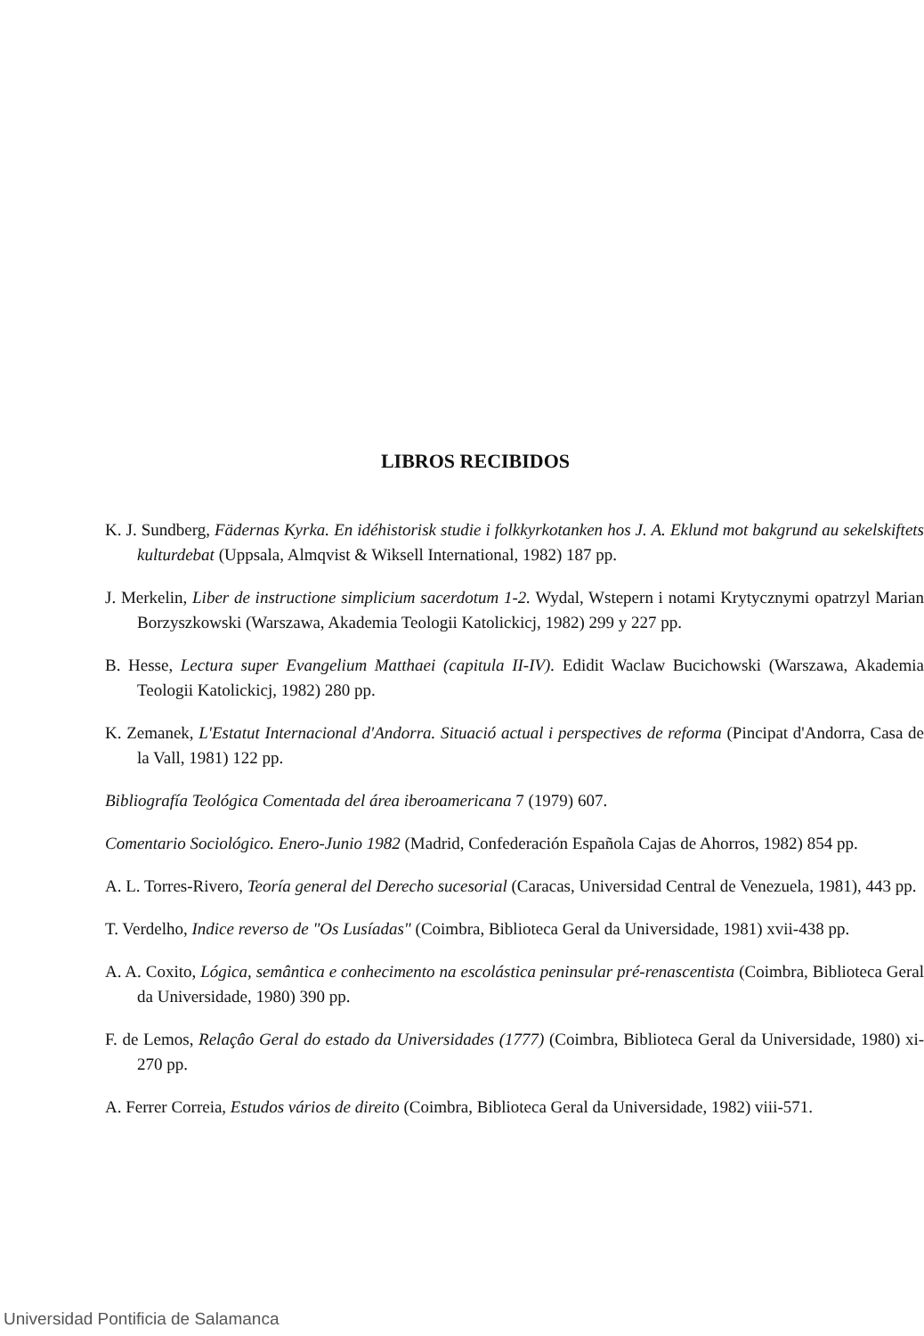LIBROS RECIBIDOS
K. J. Sundberg, Fädernas Kyrka. En idéhistorisk studie i folkkyrkotanken hos J. A. Eklund mot bakgrund au sekelskiftets kulturdebat (Uppsala, Almqvist & Wiksell International, 1982) 187 pp.
J. Merkelin, Liber de instructione simplicium sacerdotum 1-2. Wydal, Wstepern i notami Krytycznymi opatrzyl Marian Borzyszkowski (Warszawa, Akademia Teologii Katolickicj, 1982) 299 y 227 pp.
B. Hesse, Lectura super Evangelium Matthaei (capitula II-IV). Edidit Waclaw Bucichowski (Warszawa, Akademia Teologii Katolickicj, 1982) 280 pp.
K. Zemanek, L'Estatut Internacional d'Andorra. Situació actual i perspectives de reforma (Pincipat d'Andorra, Casa de la Vall, 1981) 122 pp.
Bibliografía Teológica Comentada del área iberoamericana 7 (1979) 607.
Comentario Sociológico. Enero-Junio 1982 (Madrid, Confederación Española Cajas de Ahorros, 1982) 854 pp.
A. L. Torres-Rivero, Teoría general del Derecho sucesorial (Caracas, Universidad Central de Venezuela, 1981), 443 pp.
T. Verdelho, Indice reverso de "Os Lusíadas" (Coimbra, Biblioteca Geral da Universidade, 1981) xvii-438 pp.
A. A. Coxito, Lógica, semântica e conhecimento na escolástica peninsular pré-renascentista (Coimbra, Biblioteca Geral da Universidade, 1980) 390 pp.
F. de Lemos, Relaçâo Geral do estado da Universidades (1777) (Coimbra, Biblioteca Geral da Universidade, 1980) xi-270 pp.
A. Ferrer Correia, Estudos vários de direito (Coimbra, Biblioteca Geral da Universidade, 1982) viii-571.
Universidad Pontificia de Salamanca